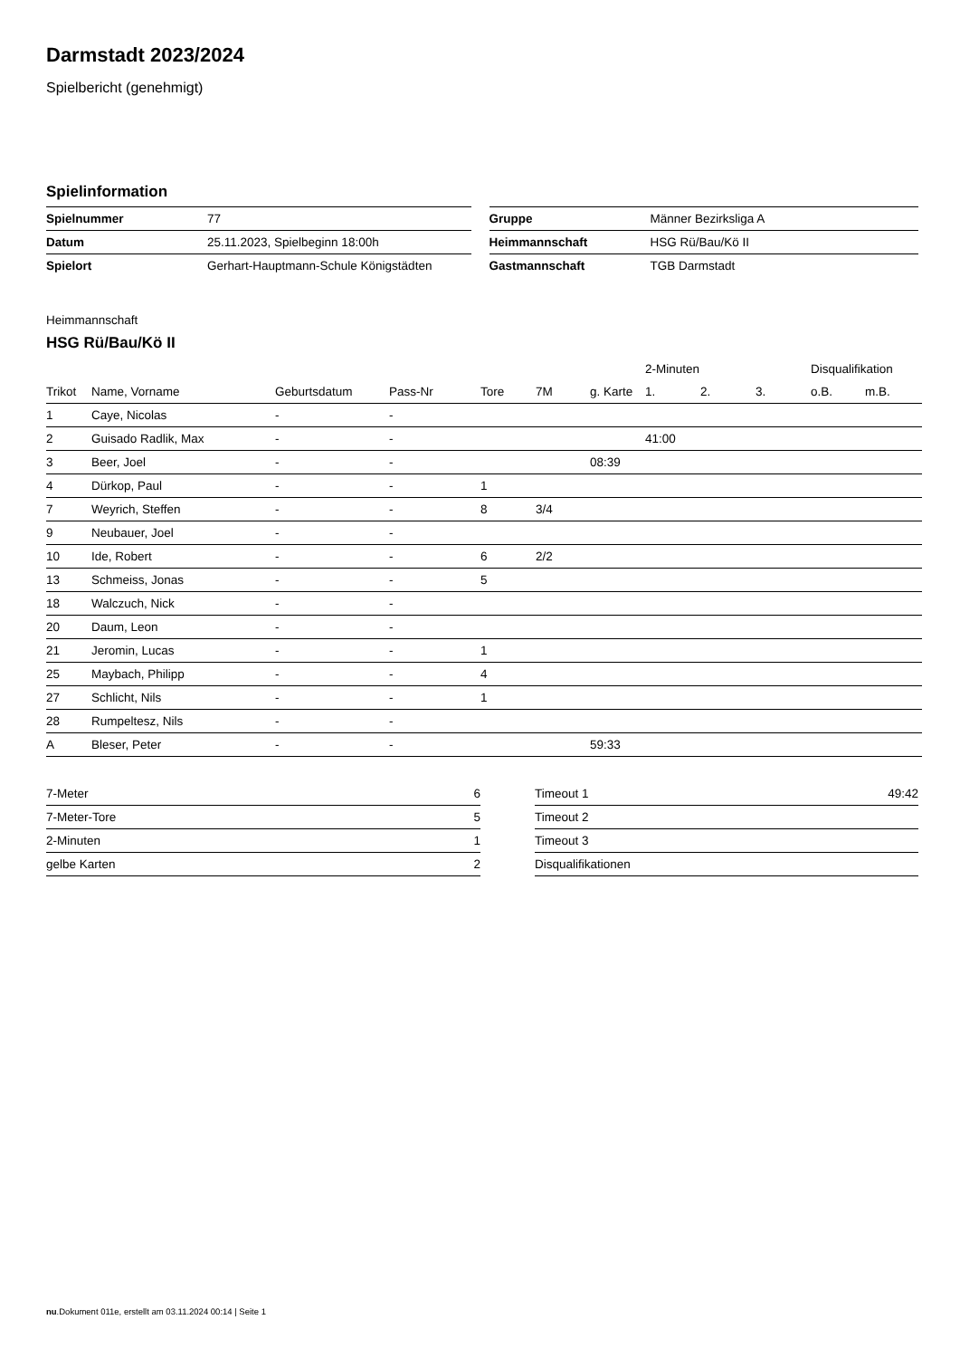Darmstadt 2023/2024
Spielbericht (genehmigt)
Spielinformation
| Spielnummer | 77 |
| Datum | 25.11.2023, Spielbeginn 18:00h |
| Spielort | Gerhart-Hauptmann-Schule Königstädten |
| Gruppe | Männer Bezirksliga A |
| Heimmannschaft | HSG Rü/Bau/Kö II |
| Gastmannschaft | TGB Darmstadt |
Heimmannschaft
HSG Rü/Bau/Kö II
| | | | | | | | 2-Minuten | | | Disqualifikation | |
| --- | --- | --- | --- | --- | --- | --- | --- | --- | --- | --- | --- |
| Trikot | Name, Vorname | Geburtsdatum | Pass-Nr | Tore | 7M | g. Karte | 1. | 2. | 3. | o.B. | m.B. |
| 1 | Caye, Nicolas | - | - | | | | | | | | |
| 2 | Guisado Radlik, Max | - | - | | | | 41:00 | | | | |
| 3 | Beer, Joel | - | - | | | 08:39 | | | | | |
| 4 | Dürkop, Paul | - | - | 1 | | | | | | | |
| 7 | Weyrich, Steffen | - | - | 8 | 3/4 | | | | | | |
| 9 | Neubauer, Joel | - | - | | | | | | | | |
| 10 | Ide, Robert | - | - | 6 | 2/2 | | | | | | |
| 13 | Schmeiss, Jonas | - | - | 5 | | | | | | | |
| 18 | Walczuch, Nick | - | - | | | | | | | | |
| 20 | Daum, Leon | - | - | | | | | | | | |
| 21 | Jeromin, Lucas | - | - | 1 | | | | | | | |
| 25 | Maybach, Philipp | - | - | 4 | | | | | | | |
| 27 | Schlicht, Nils | - | - | 1 | | | | | | | |
| 28 | Rumpeltesz, Nils | - | - | | | | | | | | |
| A | Bleser, Peter | - | - | | | 59:33 | | | | | |
| 7-Meter | 6 |
| 7-Meter-Tore | 5 |
| 2-Minuten | 1 |
| gelbe Karten | 2 |
| Timeout 1 | 49:42 |
| Timeout 2 | |
| Timeout 3 | |
| Disqualifikationen | |
nu.Dokument 011e, erstellt am 03.11.2024 00:14 | Seite 1